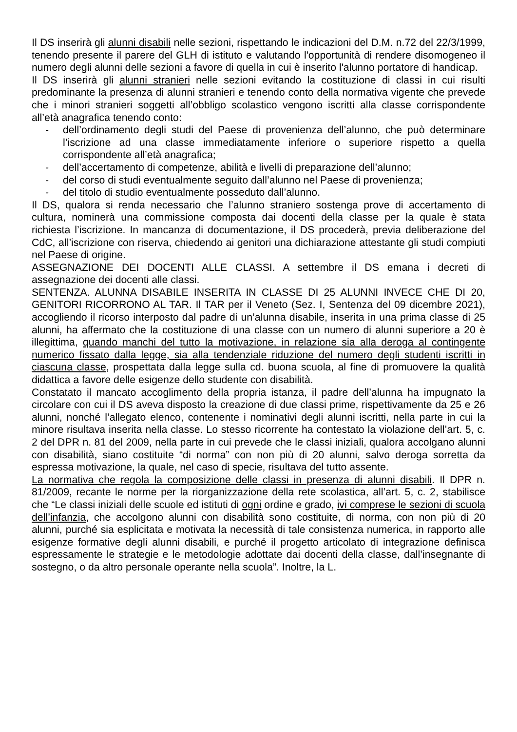Il DS inserirà gli alunni disabili nelle sezioni, rispettando le indicazioni del D.M. n.72 del 22/3/1999, tenendo presente il parere del GLH di istituto e valutando l'opportunità di rendere disomogeneo il numero degli alunni delle sezioni a favore di quella in cui è inserito l'alunno portatore di handicap.
Il DS inserirà gli alunni stranieri nelle sezioni evitando la costituzione di classi in cui risulti predominante la presenza di alunni stranieri e tenendo conto della normativa vigente che prevede che i minori stranieri soggetti all’obbligo scolastico vengono iscritti alla classe corrispondente all’età anagrafica tenendo conto:
- dell’ordinamento degli studi del Paese di provenienza dell’alunno, che può determinare l’iscrizione ad una classe immediatamente inferiore o superiore rispetto a quella corrispondente all’età anagrafica;
- dell’accertamento di competenze, abilità e livelli di preparazione dell’alunno;
- del corso di studi eventualmente seguito dall’alunno nel Paese di provenienza;
- del titolo di studio eventualmente posseduto dall’alunno.
Il DS, qualora si renda necessario che l’alunno straniero sostenga prove di accertamento di cultura, nominerà una commissione composta dai docenti della classe per la quale è stata richiesta l’iscrizione. In mancanza di documentazione, il DS procederà, previa deliberazione del CdC, all’iscrizione con riserva, chiedendo ai genitori una dichiarazione attestante gli studi compiuti nel Paese di origine.
ASSEGNAZIONE DEI DOCENTI ALLE CLASSI. A settembre il DS emana i decreti di assegnazione dei docenti alle classi.
SENTENZA. ALUNNA DISABILE INSERITA IN CLASSE DI 25 ALUNNI INVECE CHE DI 20, GENITORI RICORRONO AL TAR. Il TAR per il Veneto (Sez. I, Sentenza del 09 dicembre 2021), accogliendo il ricorso interposto dal padre di un’alunna disabile, inserita in una prima classe di 25 alunni, ha affermato che la costituzione di una classe con un numero di alunni superiore a 20 è illegittima, quando manchi del tutto la motivazione, in relazione sia alla deroga al contingente numerico fissato dalla legge, sia alla tendenziale riduzione del numero degli studenti iscritti in ciascuna classe, prospettata dalla legge sulla cd. buona scuola, al fine di promuovere la qualità didattica a favore delle esigenze dello studente con disabilità.
Constatato il mancato accoglimento della propria istanza, il padre dell’alunna ha impugnato la circolare con cui il DS aveva disposto la creazione di due classi prime, rispettivamente da 25 e 26 alunni, nonché l’allegato elenco, contenente i nominativi degli alunni iscritti, nella parte in cui la minore risultava inserita nella classe. Lo stesso ricorrente ha contestato la violazione dell’art. 5, c. 2 del DPR n. 81 del 2009, nella parte in cui prevede che le classi iniziali, qualora accolgano alunni con disabilità, siano costituite “di norma” con non più di 20 alunni, salvo deroga sorretta da espressa motivazione, la quale, nel caso di specie, risultava del tutto assente.
La normativa che regola la composizione delle classi in presenza di alunni disabili. Il DPR n. 81/2009, recante le norme per la riorganizzazione della rete scolastica, all’art. 5, c. 2, stabilisce che “Le classi iniziali delle scuole ed istituti di ogni ordine e grado, ivi comprese le sezioni di scuola dell’infanzia, che accolgono alunni con disabilità sono costituite, di norma, con non più di 20 alunni, purché sia esplicitata e motivata la necessità di tale consistenza numerica, in rapporto alle esigenze formative degli alunni disabili, e purché il progetto articolato di integrazione definisca espressamente le strategie e le metodologie adottate dai docenti della classe, dall’insegnante di sostegno, o da altro personale operante nella scuola”. Inoltre, la L.